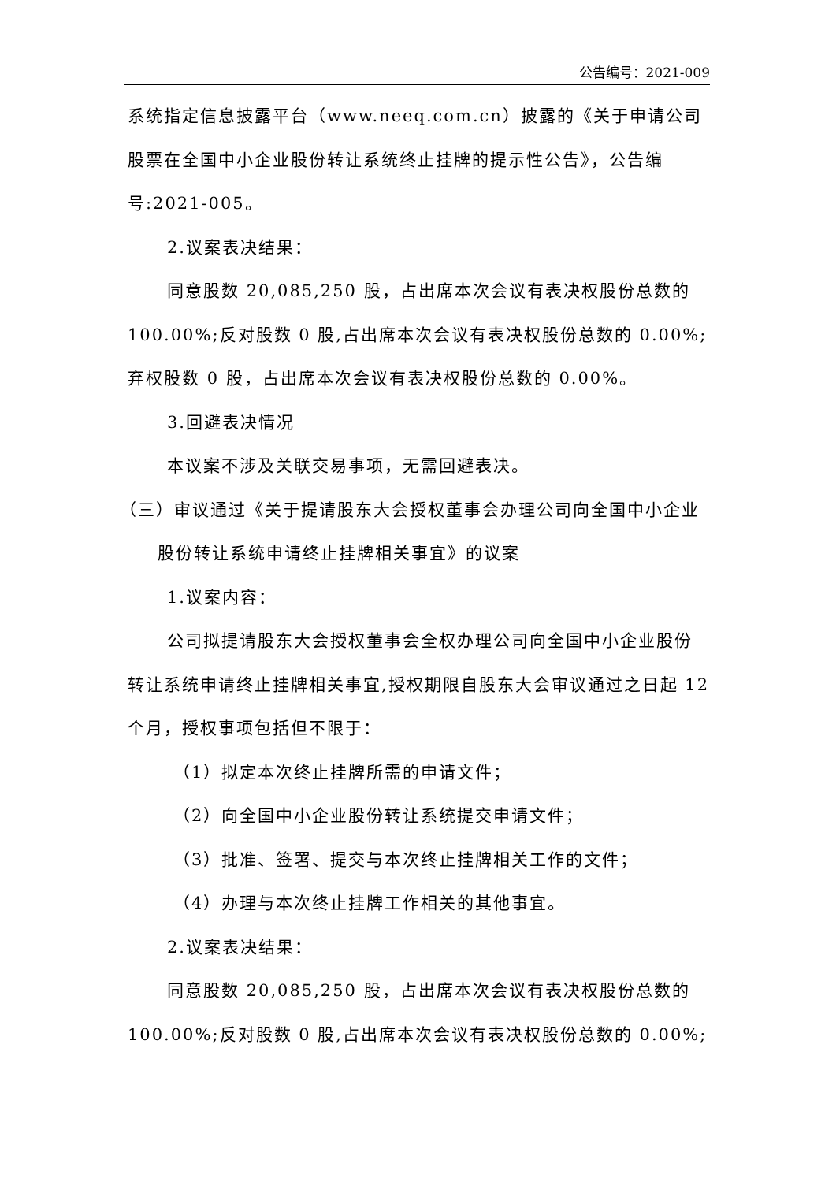公告编号：2021-009
系统指定信息披露平台（www.neeq.com.cn）披露的《关于申请公司股票在全国中小企业股份转让系统终止挂牌的提示性公告》，公告编号:2021-005。
2.议案表决结果：
同意股数 20,085,250 股，占出席本次会议有表决权股份总数的100.00%;反对股数 0 股,占出席本次会议有表决权股份总数的 0.00%;弃权股数 0 股，占出席本次会议有表决权股份总数的 0.00%。
3.回避表决情况
本议案不涉及关联交易事项，无需回避表决。
（三）审议通过《关于提请股东大会授权董事会办理公司向全国中小企业股份转让系统申请终止挂牌相关事宜》的议案
1.议案内容：
公司拟提请股东大会授权董事会全权办理公司向全国中小企业股份转让系统申请终止挂牌相关事宜,授权期限自股东大会审议通过之日起 12 个月，授权事项包括但不限于：
（1）拟定本次终止挂牌所需的申请文件；
（2）向全国中小企业股份转让系统提交申请文件；
（3）批准、签署、提交与本次终止挂牌相关工作的文件；
（4）办理与本次终止挂牌工作相关的其他事宜。
2.议案表决结果：
同意股数 20,085,250 股，占出席本次会议有表决权股份总数的100.00%;反对股数 0 股,占出席本次会议有表决权股份总数的 0.00%;